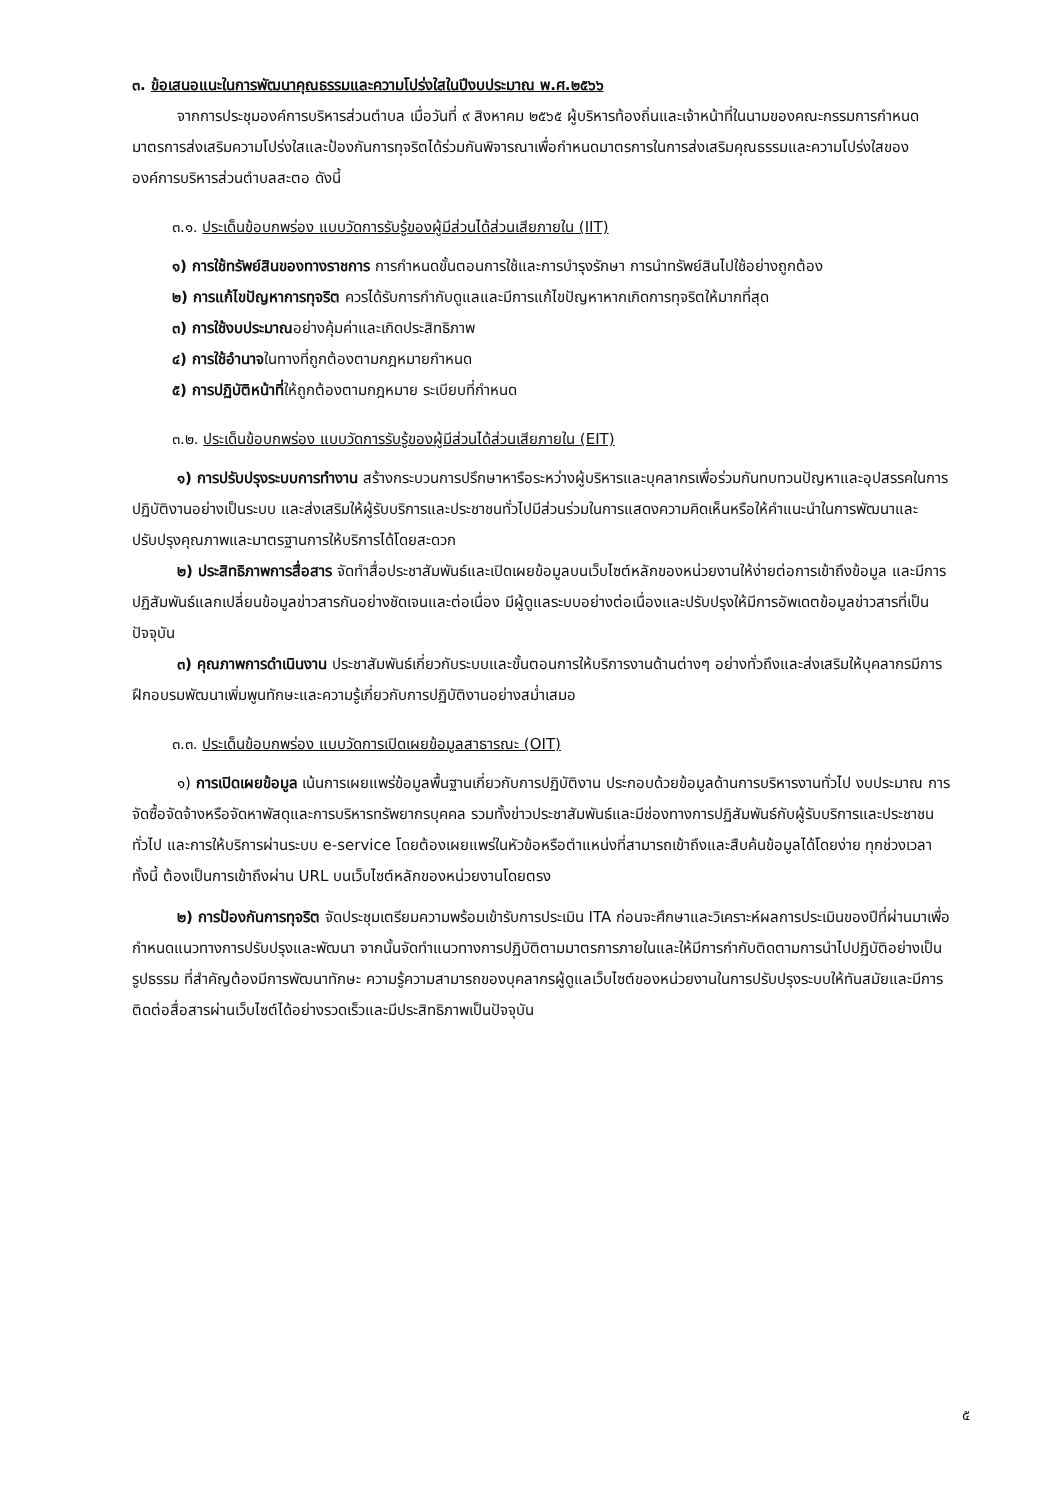๓. ข้อเสนอแนะในการพัฒนาคุณธรรมและความโปร่งใสในปีงบประมาณ พ.ศ.๒๕๖๖
จากการประชุมองค์การบริหารส่วนตำบล เมื่อวันที่ ๙ สิงหาคม ๒๕๖๕ ผู้บริหารท้องถิ่นและเจ้าหน้าที่ในนามของคณะกรรมการกำหนดมาตรการส่งเสริมความโปร่งใสและป้องกันการทุจริตได้ร่วมกันพิจารณาเพื่อกำหนดมาตรการในการส่งเสริมคุณธรรมและความโปร่งใสขององค์การบริหารส่วนตำบลสะตอ ดังนี้
๓.๑. ประเด็นข้อบกพร่อง แบบวัดการรับรู้ของผู้มีส่วนได้ส่วนเสียภายใน (IIT)
๑) การใช้ทรัพย์สินของทางราชการ การกำหนดขั้นตอนการใช้และการบำรุงรักษา การนำทรัพย์สินไปใช้อย่างถูกต้อง
๒) การแก้ไขปัญหาการทุจริต ควรได้รับการกำกับดูแลและมีการแก้ไขปัญหาหากเกิดการทุจริตให้มากที่สุด
๓) การใช้งบประมาณอย่างคุ้มค่าและเกิดประสิทธิภาพ
๔) การใช้อำนาจในทางที่ถูกต้องตามกฎหมายกำหนด
๕) การปฏิบัติหน้าที่ให้ถูกต้องตามกฎหมาย ระเบียบที่กำหนด
๓.๒. ประเด็นข้อบกพร่อง แบบวัดการรับรู้ของผู้มีส่วนได้ส่วนเสียภายใน (EIT)
๑) การปรับปรุงระบบการทำงาน สร้างกระบวนการปรึกษาหารือระหว่างผู้บริหารและบุคลากรเพื่อร่วมกันทบทวนปัญหาและอุปสรรคในการปฏิบัติงานอย่างเป็นระบบ และส่งเสริมให้ผู้รับบริการและประชาชนทั่วไปมีส่วนร่วมในการแสดงความคิดเห็นหรือให้คำแนะนำในการพัฒนาและปรับปรุงคุณภาพและมาตรฐานการให้บริการได้โดยสะดวก
๒) ประสิทธิภาพการสื่อสาร จัดทำสื่อประชาสัมพันธ์และเปิดเผยข้อมูลบนเว็บไซต์หลักของหน่วยงานให้ง่ายต่อการเข้าถึงข้อมูล และมีการปฏิสัมพันธ์แลกเปลี่ยนข้อมูลข่าวสารกันอย่างชัดเจนและต่อเนื่อง มีผู้ดูแลระบบอย่างต่อเนื่องและปรับปรุงให้มีการอัพเดตข้อมูลข่าวสารที่เป็นปัจจุบัน
๓) คุณภาพการดำเนินงาน ประชาสัมพันธ์เกี่ยวกับระบบและขั้นตอนการให้บริการงานด้านต่างๆ อย่างทั่วถึงและส่งเสริมให้บุคลากรมีการฝึกอบรมพัฒนาเพิ่มพูนทักษะและความรู้เกี่ยวกับการปฏิบัติงานอย่างสม่ำเสมอ
๓.๓. ประเด็นข้อบกพร่อง แบบวัดการเปิดเผยข้อมูลสาธารณะ (OIT)
๑) การเปิดเผยข้อมูล เน้นการเผยแพร่ข้อมูลพื้นฐานเกี่ยวกับการปฏิบัติงาน ประกอบด้วยข้อมูลด้านการบริหารงานทั่วไป งบประมาณ การจัดซื้อจัดจ้างหรือจัดหาพัสดุและการบริหารทรัพยากรบุคคล รวมทั้งข่าวประชาสัมพันธ์และมีช่องทางการปฏิสัมพันธ์กับผู้รับบริการและประชาชนทั่วไป และการให้บริการผ่านระบบ e-service โดยต้องเผยแพร่ในหัวข้อหรือตำแหน่งที่สามารถเข้าถึงและสืบค้นข้อมูลได้โดยง่าย ทุกช่วงเวลา ทั้งนี้ ต้องเป็นการเข้าถึงผ่าน URL บนเว็บไซต์หลักของหน่วยงานโดยตรง
๒) การป้องกันการทุจริต จัดประชุมเตรียมความพร้อมเข้ารับการประเมิน ITA ก่อนจะศึกษาและวิเคราะห์ผลการประเมินของปีที่ผ่านมาเพื่อกำหนดแนวทางการปรับปรุงและพัฒนา จากนั้นจัดทำแนวทางการปฏิบัติตามมาตรการภายในและให้มีการกำกับติดตามการนำไปปฏิบัติอย่างเป็นรูปธรรม ที่สำคัญต้องมีการพัฒนาทักษะ ความรู้ความสามารถของบุคลากรผู้ดูแลเว็บไซต์ของหน่วยงานในการปรับปรุงระบบให้ทันสมัยและมีการติดต่อสื่อสารผ่านเว็บไซต์ได้อย่างรวดเร็วและมีประสิทธิภาพเป็นปัจจุบัน
๕